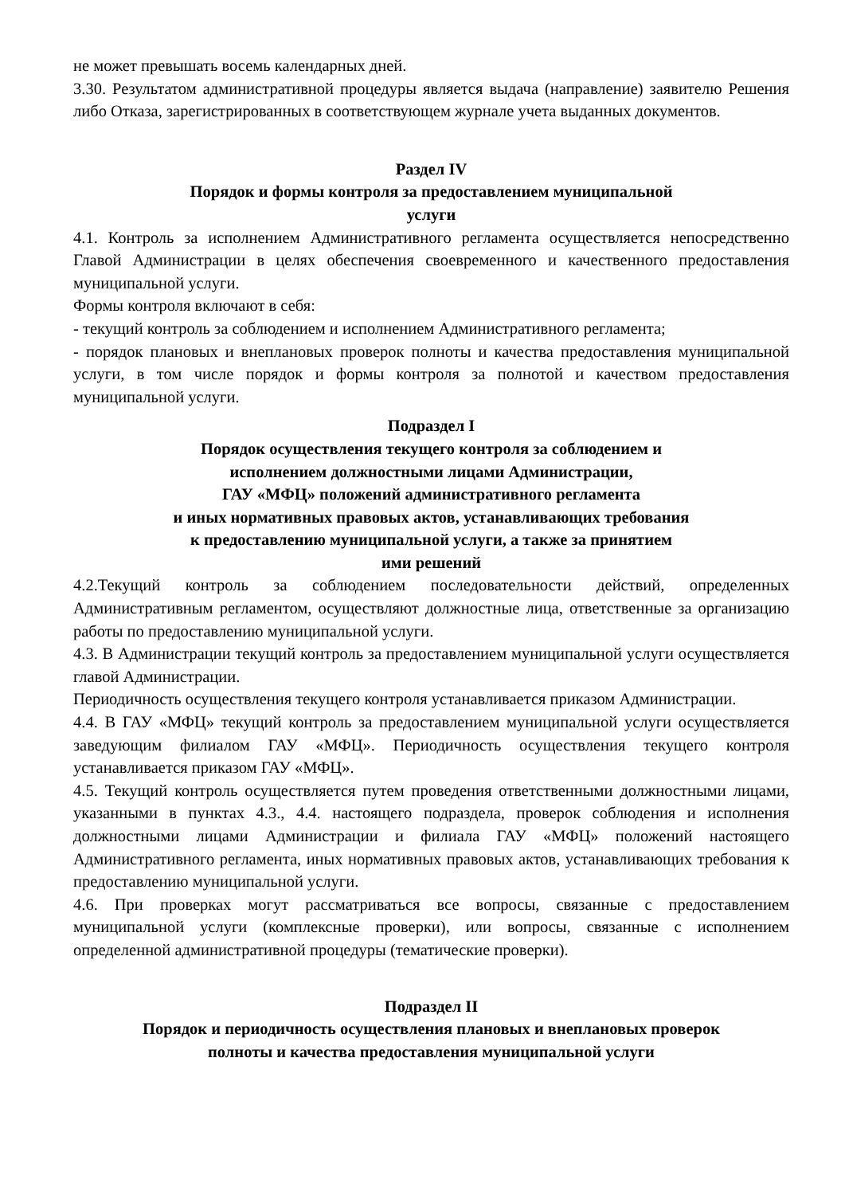не может превышать восемь календарных дней.
3.30. Результатом административной процедуры является выдача (направление) заявителю Решения либо Отказа, зарегистрированных в соответствующем журнале учета выданных документов.
Раздел IV
Порядок и формы контроля за предоставлением муниципальной
услуги
4.1. Контроль за исполнением Административного регламента осуществляется непосредственно Главой Администрации в целях обеспечения своевременного и качественного предоставления муниципальной услуги.
Формы контроля включают в себя:
- текущий контроль за соблюдением и исполнением Административного регламента;
- порядок плановых и внеплановых проверок полноты и качества предоставления муниципальной услуги, в том числе порядок и формы контроля за полнотой и качеством предоставления муниципальной услуги.
Подраздел I
Порядок осуществления текущего контроля за соблюдением и
исполнением должностными лицами Администрации,
ГАУ «МФЦ» положений административного регламента
и иных нормативных правовых актов, устанавливающих требования
к предоставлению муниципальной услуги, а также за принятием
ими решений
4.2.Текущий контроль за соблюдением последовательности действий, определенных Административным регламентом, осуществляют должностные лица, ответственные за организацию работы по предоставлению муниципальной услуги.
4.3. В Администрации текущий контроль за предоставлением муниципальной услуги осуществляется главой Администрации.
Периодичность осуществления текущего контроля устанавливается приказом Администрации.
4.4. В ГАУ «МФЦ» текущий контроль за предоставлением муниципальной услуги осуществляется заведующим филиалом ГАУ «МФЦ». Периодичность осуществления текущего контроля устанавливается приказом ГАУ «МФЦ».
4.5. Текущий контроль осуществляется путем проведения ответственными должностными лицами, указанными в пунктах 4.3., 4.4. настоящего подраздела, проверок соблюдения и исполнения должностными лицами Администрации и филиала ГАУ «МФЦ» положений настоящего Административного регламента, иных нормативных правовых актов, устанавливающих требования к предоставлению муниципальной услуги.
4.6. При проверках могут рассматриваться все вопросы, связанные с предоставлением муниципальной услуги (комплексные проверки), или вопросы, связанные с исполнением определенной административной процедуры (тематические проверки).
Подраздел II
Порядок и периодичность осуществления плановых и внеплановых проверок
полноты и качества предоставления муниципальной услуги